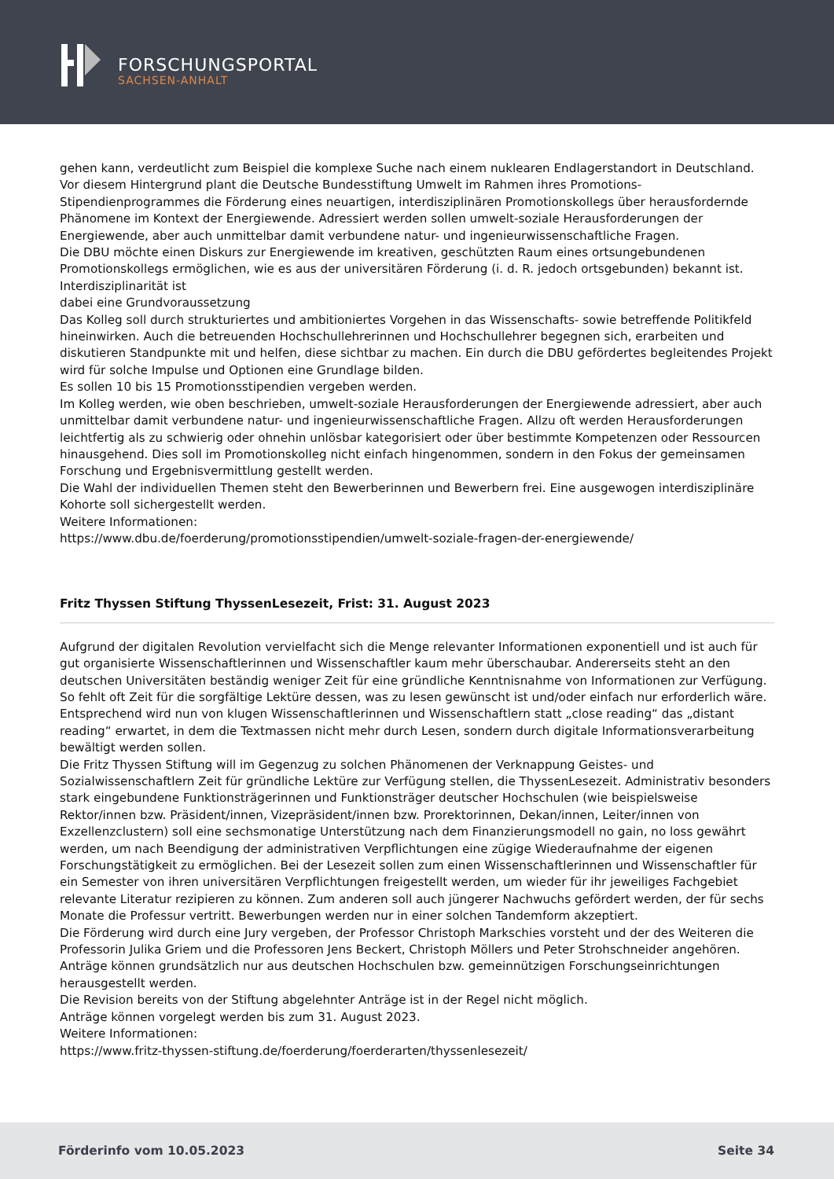FORSCHUNGSPORTAL
SACHSEN-ANHALT
gehen kann, verdeutlicht zum Beispiel die komplexe Suche nach einem nuklearen Endlagerstandort in Deutschland.
Vor diesem Hintergrund plant die Deutsche Bundesstiftung Umwelt im Rahmen ihres Promotions-Stipendienprogrammes die Förderung eines neuartigen, interdisziplinären Promotionskollegs über herausfordernde Phänomene im Kontext der Energiewende. Adressiert werden sollen umwelt-soziale Herausforderungen der Energiewende, aber auch unmittelbar damit verbundene natur- und ingenieurwissenschaftliche Fragen.
Die DBU möchte einen Diskurs zur Energiewende im kreativen, geschützten Raum eines ortsungebundenen Promotionskollegs ermöglichen, wie es aus der universitären Förderung (i. d. R. jedoch ortsgebunden) bekannt ist. Interdisziplinarität ist
dabei eine Grundvoraussetzung
Das Kolleg soll durch strukturiertes und ambitioniertes Vorgehen in das Wissenschafts- sowie betreffende Politikfeld hineinwirken. Auch die betreuenden Hochschullehrerinnen und Hochschullehrer begegnen sich, erarbeiten und diskutieren Standpunkte mit und helfen, diese sichtbar zu machen. Ein durch die DBU gefördertes begleitendes Projekt wird für solche Impulse und Optionen eine Grundlage bilden.
Es sollen 10 bis 15 Promotionsstipendien vergeben werden.
Im Kolleg werden, wie oben beschrieben, umwelt-soziale Herausforderungen der Energiewende adressiert, aber auch unmittelbar damit verbundene natur- und ingenieurwissenschaftliche Fragen. Allzu oft werden Herausforderungen leichtfertig als zu schwierig oder ohnehin unlösbar kategorisiert oder über bestimmte Kompetenzen oder Ressourcen hinausgehend. Dies soll im Promotionskolleg nicht einfach hingenommen, sondern in den Fokus der gemeinsamen Forschung und Ergebnisvermittlung gestellt werden.
Die Wahl der individuellen Themen steht den Bewerberinnen und Bewerbern frei. Eine ausgewogen interdisziplinäre Kohorte soll sichergestellt werden.
Weitere Informationen:
https://www.dbu.de/foerderung/promotionsstipendien/umwelt-soziale-fragen-der-energiewende/
Fritz Thyssen Stiftung ThyssenLesezeit, Frist: 31. August 2023
Aufgrund der digitalen Revolution vervielfacht sich die Menge relevanter Informationen exponentiell und ist auch für gut organisierte Wissenschaftlerinnen und Wissenschaftler kaum mehr überschaubar. Andererseits steht an den deutschen Universitäten beständig weniger Zeit für eine gründliche Kenntnisnahme von Informationen zur Verfügung. So fehlt oft Zeit für die sorgfältige Lektüre dessen, was zu lesen gewünscht ist und/oder einfach nur erforderlich wäre. Entsprechend wird nun von klugen Wissenschaftlerinnen und Wissenschaftlern statt „close reading“ das „distant reading“ erwartet, in dem die Textmassen nicht mehr durch Lesen, sondern durch digitale Informationsverarbeitung bewältigt werden sollen.
Die Fritz Thyssen Stiftung will im Gegenzug zu solchen Phänomenen der Verknappung Geistes- und Sozialwissenschaftlern Zeit für gründliche Lektüre zur Verfügung stellen, die ThyssenLesezeit. Administrativ besonders stark eingebundene Funktionsträgerinnen und Funktionsträger deutscher Hochschulen (wie beispielsweise Rektor/innen bzw. Präsident/innen, Vizepräsident/innen bzw. Prorektorinnen, Dekan/innen, Leiter/innen von Exzellenzclustern) soll eine sechsmonatige Unterstützung nach dem Finanzierungsmodell no gain, no loss gewährt werden, um nach Beendigung der administrativen Verpflichtungen eine zügige Wiederaufnahme der eigenen Forschungstätigkeit zu ermöglichen. Bei der Lesezeit sollen zum einen Wissenschaftlerinnen und Wissenschaftler für ein Semester von ihren universitären Verpflichtungen freigestellt werden, um wieder für ihr jeweiliges Fachgebiet relevante Literatur rezipieren zu können. Zum anderen soll auch jüngerer Nachwuchs gefördert werden, der für sechs Monate die Professur vertritt. Bewerbungen werden nur in einer solchen Tandemform akzeptiert.
Die Förderung wird durch eine Jury vergeben, der Professor Christoph Markschies vorsteht und der des Weiteren die Professorin Julika Griem und die Professoren Jens Beckert, Christoph Möllers und Peter Strohschneider angehören.
Anträge können grundsätzlich nur aus deutschen Hochschulen bzw. gemeinnützigen Forschungseinrichtungen herausgestellt werden.
Die Revision bereits von der Stiftung abgelehnter Anträge ist in der Regel nicht möglich.
Anträge können vorgelegt werden bis zum 31. August 2023.
Weitere Informationen:
https://www.fritz-thyssen-stiftung.de/foerderung/foerderarten/thyssenlesezeit/
Förderinfo vom 10.05.2023 Seite 34